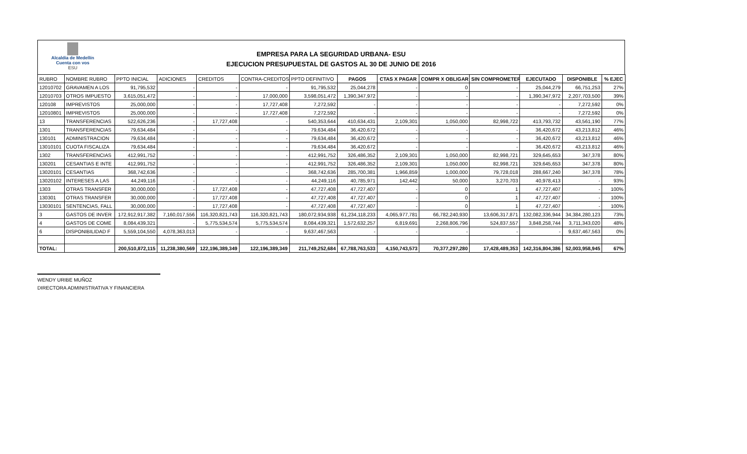Alcaldía de Medellín
Cuenta con vos
ESU
EMPRESA PARA LA SEGURIDAD URBANA- ESU
EJECUCION PRESUPUESTAL DE GASTOS AL 30 DE JUNIO DE 2016
| RUBRO | NOMBRE RUBRO | PPTO INICIAL | ADICIONES | CREDITOS | CONTRA-CREDITOS | PPTO DEFINITIVO | PAGOS | CTAS X PAGAR | COMPR X OBLIGAR | SIN COMPROMETER | EJECUTADO | DISPONIBLE | % EJEC |
| --- | --- | --- | --- | --- | --- | --- | --- | --- | --- | --- | --- | --- | --- |
| 12010702 | GRAVAMEN A LOS | 91,795,532 | - | - | - | 91,795,532 | 25,044,278 | - | 0 | - | 25,044,279 | 66,751,253 | 27% |
| 12010703 | OTROS IMPUESTO | 3,615,051,472 | - | - | 17,000,000 | 3,598,051,472 | 1,390,347,972 | - | - | - | 1,390,347,972 | 2,207,703,500 | 39% |
| 120108 | IMPREVISTOS | 25,000,000 | - | - | 17,727,408 | 7,272,592 | - | - | - | - | - | 7,272,592 | 0% |
| 12010801 | IMPREVISTOS | 25,000,000 | - | - | 17,727,408 | 7,272,592 | - | - | - | - | - | 7,272,592 | 0% |
| 13 | TRANSFERENCIAS | 522,626,236 | - | 17,727,408 | - | 540,353,644 | 410,634,431 | 2,109,301 | 1,050,000 | 82,998,722 | 413,793,732 | 43,561,190 | 77% |
| 1301 | TRANSFERENCIAS | 79,634,484 | - | - | - | 79,634,484 | 36,420,672 | - | - | - | 36,420,672 | 43,213,812 | 46% |
| 130101 | ADMINISTRACION | 79,634,484 | - | - | - | 79,634,484 | 36,420,672 | - | - | - | 36,420,672 | 43,213,812 | 46% |
| 13010101 | CUOTA FISCALIZA | 79,634,484 | - | - | - | 79,634,484 | 36,420,672 | - | - | - | 36,420,672 | 43,213,812 | 46% |
| 1302 | TRANSFERENCIAS | 412,991,752 | - | - | - | 412,991,752 | 326,486,352 | 2,109,301 | 1,050,000 | 82,998,721 | 329,645,653 | 347,378 | 80% |
| 130201 | CESANTIAS E INTE | 412,991,752 | - | - | - | 412,991,752 | 326,486,352 | 2,109,301 | 1,050,000 | 82,998,721 | 329,645,653 | 347,378 | 80% |
| 13020101 | CESANTIAS | 368,742,636 | - | - | - | 368,742,636 | 285,700,381 | 1,966,859 | 1,000,000 | 79,728,018 | 288,667,240 | 347,378 | 78% |
| 13020102 | INTERESES A LAS | 44,249,116 | - | - | - | 44,249,116 | 40,785,971 | 142,442 | 50,000 | 3,270,703 | 40,978,413 | - | 93% |
| 1303 | OTRAS TRANSFER | 30,000,000 | - | 17,727,408 | - | 47,727,408 | 47,727,407 | - | 0 | 1 | 47,727,407 | - | 100% |
| 130301 | OTRAS TRANSFER | 30,000,000 | - | 17,727,408 | - | 47,727,408 | 47,727,407 | - | 0 | 1 | 47,727,407 | - | 100% |
| 13030101 | SENTENCIAS, FALL | 30,000,000 | - | 17,727,408 | - | 47,727,408 | 47,727,407 | - | 0 | 1 | 47,727,407 | - | 100% |
| 3 | GASTOS DE INVER | 172,912,917,382 | 7,160,017,556 | 116,320,821,743 | 116,320,821,743 | 180,072,934,938 | 61,234,118,233 | 4,065,977,781 | 66,782,240,930 | 13,606,317,871 | 132,082,336,944 | 34,384,280,123 | 73% |
| 4 | GASTOS DE COME | 8,084,439,321 | - | 5,775,534,574 | 5,775,534,574 | 8,084,439,321 | 1,572,632,257 | 6,819,691 | 2,268,806,796 | 524,837,557 | 3,848,258,744 | 3,711,343,020 | 48% |
| 6 | DISPONIBILIDAD F | 5,559,104,550 | 4,078,363,013 | - | - | 9,637,467,563 | - | - | - | - | - | 9,637,467,563 | 0% |
| TOTAL: | | 200,510,872,115 | 11,238,380,569 | 122,196,389,349 | 122,196,389,349 | 211,749,252,684 | 67,788,763,533 | 4,150,743,573 | 70,377,297,280 | 17,428,489,353 | 142,316,804,386 | 52,003,958,945 | 67% |
WENDY URIBE MUÑOZ
DIRECTORA ADMINISTRATIVA Y FINANCIERA